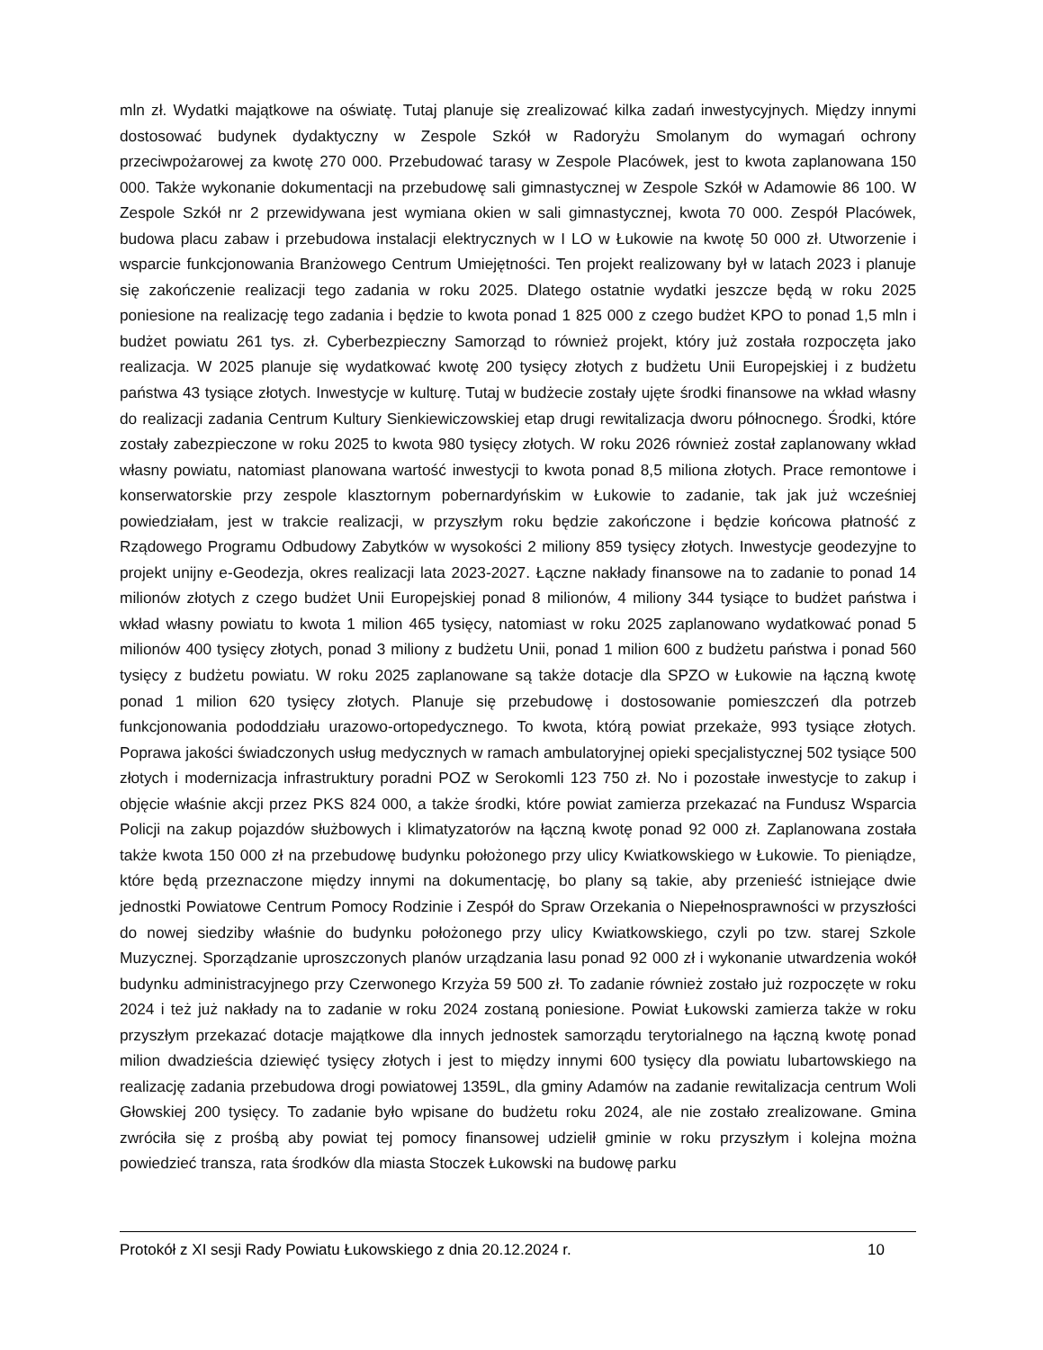mln zł. Wydatki majątkowe na oświatę. Tutaj planuje się zrealizować kilka zadań inwestycyjnych. Między innymi dostosować budynek dydaktyczny w Zespole Szkół w Radoryżu Smolanym do wymagań ochrony przeciwpożarowej za kwotę 270 000. Przebudować tarasy w Zespole Placówek, jest to kwota zaplanowana 150 000. Także wykonanie dokumentacji na przebudowę sali gimnastycznej w Zespole Szkół w Adamowie 86 100. W Zespole Szkół nr 2 przewidywana jest wymiana okien w sali gimnastycznej, kwota 70 000. Zespół Placówek, budowa placu zabaw i przebudowa instalacji elektrycznych w I LO w Łukowie na kwotę 50 000 zł. Utworzenie i wsparcie funkcjonowania Branżowego Centrum Umiejętności. Ten projekt realizowany był w latach 2023 i planuje się zakończenie realizacji tego zadania w roku 2025. Dlatego ostatnie wydatki jeszcze będą w roku 2025 poniesione na realizację tego zadania i będzie to kwota ponad 1 825 000 z czego budżet KPO to ponad 1,5 mln i budżet powiatu 261 tys. zł. Cyberbezpieczny Samorząd to również projekt, który już została rozpoczęta jako realizacja. W 2025 planuje się wydatkować kwotę 200 tysięcy złotych z budżetu Unii Europejskiej i z budżetu państwa 43 tysiące złotych. Inwestycje w kulturę. Tutaj w budżecie zostały ujęte środki finansowe na wkład własny do realizacji zadania Centrum Kultury Sienkiewiczowskiej etap drugi rewitalizacja dworu północnego. Środki, które zostały zabezpieczone w roku 2025 to kwota 980 tysięcy złotych. W roku 2026 również został zaplanowany wkład własny powiatu, natomiast planowana wartość inwestycji to kwota ponad 8,5 miliona złotych. Prace remontowe i konserwatorskie przy zespole klasztornym pobernardyńskim w Łukowie to zadanie, tak jak już wcześniej powiedziałam, jest w trakcie realizacji, w przyszłym roku będzie zakończone i będzie końcowa płatność z Rządowego Programu Odbudowy Zabytków w wysokości 2 miliony 859 tysięcy złotych. Inwestycje geodezyjne to projekt unijny e-Geodezja, okres realizacji lata 2023-2027. Łączne nakłady finansowe na to zadanie to ponad 14 milionów złotych z czego budżet Unii Europejskiej ponad 8 milionów, 4 miliony 344 tysiące to budżet państwa i wkład własny powiatu to kwota 1 milion 465 tysięcy, natomiast w roku 2025 zaplanowano wydatkować ponad 5 milionów 400 tysięcy złotych, ponad 3 miliony z budżetu Unii, ponad 1 milion 600 z budżetu państwa i ponad 560 tysięcy z budżetu powiatu. W roku 2025 zaplanowane są także dotacje dla SPZO w Łukowie na łączną kwotę ponad 1 milion 620 tysięcy złotych. Planuje się przebudowę i dostosowanie pomieszczeń dla potrzeb funkcjonowania pododdziału urazowo-ortopedycznego. To kwota, którą powiat przekaże, 993 tysiące złotych. Poprawa jakości świadczonych usług medycznych w ramach ambulatoryjnej opieki specjalistycznej 502 tysiące 500 złotych i modernizacja infrastruktury poradni POZ w Serokomli 123 750 zł. No i pozostałe inwestycje to zakup i objęcie właśnie akcji przez PKS 824 000, a także środki, które powiat zamierza przekazać na Fundusz Wsparcia Policji na zakup pojazdów służbowych i klimatyzatorów na łączną kwotę ponad 92 000 zł. Zaplanowana została także kwota 150 000 zł na przebudowę budynku położonego przy ulicy Kwiatkowskiego w Łukowie. To pieniądze, które będą przeznaczone między innymi na dokumentację, bo plany są takie, aby przenieść istniejące dwie jednostki Powiatowe Centrum Pomocy Rodzinie i Zespół do Spraw Orzekania o Niepełnosprawności w przyszłości do nowej siedziby właśnie do budynku położonego przy ulicy Kwiatkowskiego, czyli po tzw. starej Szkole Muzycznej. Sporządzanie uproszczonych planów urządzania lasu ponad 92 000 zł i wykonanie utwardzenia wokół budynku administracyjnego przy Czerwonego Krzyża 59 500 zł. To zadanie również zostało już rozpoczęte w roku 2024 i też już nakłady na to zadanie w roku 2024 zostaną poniesione. Powiat Łukowski zamierza także w roku przyszłym przekazać dotacje majątkowe dla innych jednostek samorządu terytorialnego na łączną kwotę ponad milion dwadzieścia dziewięć tysięcy złotych i jest to między innymi 600 tysięcy dla powiatu lubartowskiego na realizację zadania przebudowa drogi powiatowej 1359L, dla gminy Adamów na zadanie rewitalizacja centrum Woli Głowskiej 200 tysięcy. To zadanie było wpisane do budżetu roku 2024, ale nie zostało zrealizowane. Gmina zwróciła się z prośbą aby powiat tej pomocy finansowej udzielił gminie w roku przyszłym i kolejna można powiedzieć transza, rata środków dla miasta Stoczek Łukowski na budowę parku
Protokół z XI sesji Rady Powiatu Łukowskiego z dnia 20.12.2024 r. 10